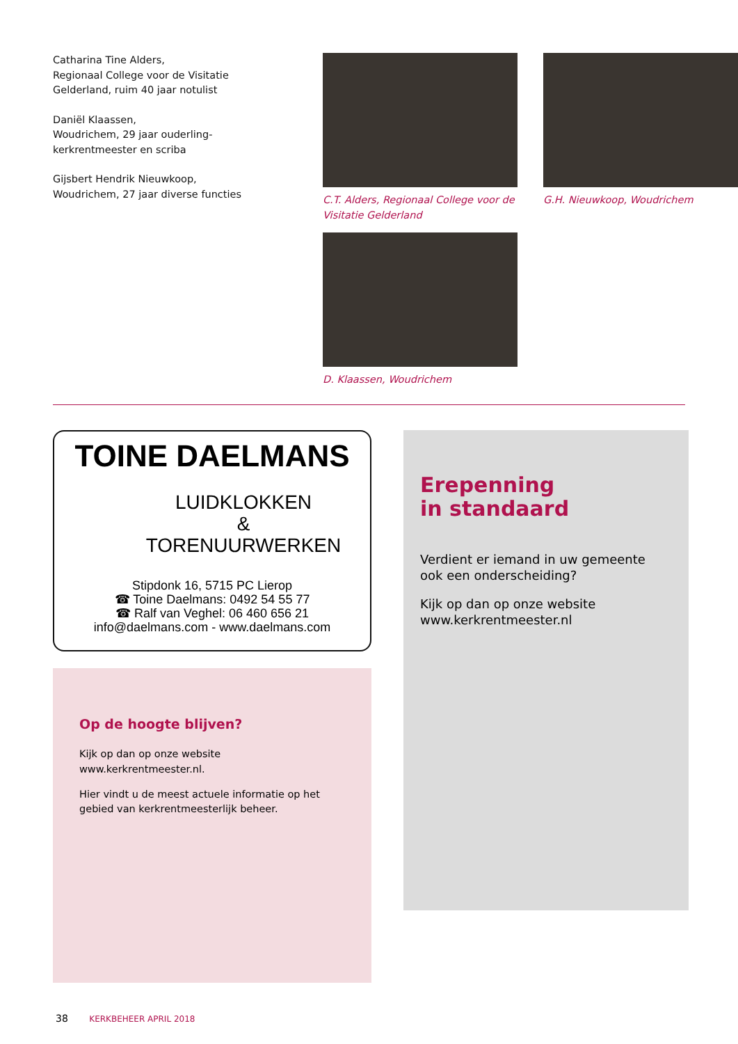Catharina Tine Alders,
Regionaal College voor de Visitatie Gelderland, ruim 40 jaar notulist
Daniël Klaassen,
Woudrichem, 29 jaar ouderling-kerkrentmeester en scriba
Gijsbert Hendrik Nieuwkoop,
Woudrichem, 27 jaar diverse functies
C.T. Alders, Regionaal College voor de Visitatie Gelderland
G.H. Nieuwkoop, Woudrichem
D. Klaassen, Woudrichem
TOINE DAELMANS
LUIDKLOKKEN
&
TORENUURWERKEN
Stipdonk 16, 5715 PC Lierop
☎ Toine Daelmans: 0492 54 55 77
☎ Ralf van Veghel: 06 460 656 21
info@daelmans.com - www.daelmans.com
Op de hoogte blijven?
Kijk op dan op onze website
www.kerkrentmeester.nl.
Hier vindt u de meest actuele informatie op het gebied van kerkrentmeesterlijk beheer.
Erepenning
in standaard
Verdient er iemand in uw gemeente ook een onderscheiding?
Kijk op dan op onze website www.kerkrentmeester.nl
38 KERKBEHEER APRIL 2018